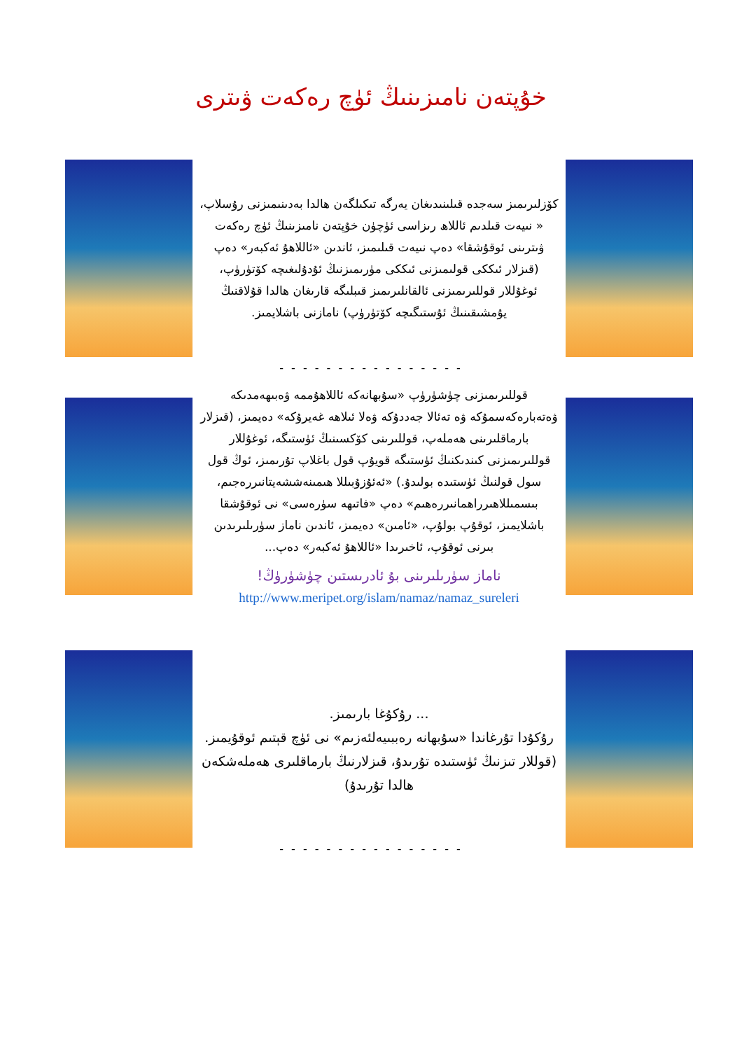خۇپتەن نامىزىنىڭ ئۈچ رەكەت ۋىترى
كۆزلىرىمىز سەجدە قىلىنىدىغان يەرگە تىكىلگەن ھالدا بەدىنىمىزنى رۇسلاپ، « نىيەت قىلدىم ئاللاھ رىزاسى ئۈچۈن خۇپتەن نامىزىنىڭ ئۈچ رەكەت ۋىترىنى ئوقۇشقا» دەپ نىيەت قىلىمىز، ئاندىن «ئاللاھۇ ئەكبەر» دەپ (قىزلار ئىككى قولىمىزنى ئىككى مۈرىمىزنىڭ ئۇدۇلىغىچە كۆتۈرۈپ، ئوغۇللار قوللىرىمىزنى ئالقانلىرىمىز قىبلىگە قارىغان ھالدا قۇلاقنىڭ يۇمشىقىنىڭ ئۇستىگىچە كۆتۈرۈپ) نامازنى باشلايمىز.
- - - - - - - - - - - - - - - -
قوللىرىمىزنى چۈشۈرۈپ «سۇبھانەكە ئاللاھۇممە ۋەبىھەمدىكە ۋەتەبارەكەسمۇكە ۋە تەئالا جەددۇكە ۋەلا ئىلاھە غەيرۇكە» دەيمىز، (قىزلار بارماقلىرىنى ھەملەپ، قوللىرىنى كۆكسىنىڭ ئۈستىگە، ئوغۇللار قوللىرىمىزنى كىندىكنىڭ ئۈستىگە قويۇپ قول باغلاپ تۇرىمىز، ئوڭ قول سول قولنىڭ ئۈستىدە بولىدۇ.) «ئەئۇزۇبىللا ھىمىنەششەيتانىررەجىم، بىسمىللاھىرراھمانىررەھىم» دەپ «فاتىھە سۈرەسى» نى ئوقۇشقا باشلايمىز، ئوقۇپ بولۇپ، «ئامىن» دەيمىز، ئاندىن ناماز سۈرىلىرىدىن بىرنى ئوقۇپ، ئاخىرىدا «ئاللاھۇ ئەكبەر» دەپ...
ناماز سۈرىلىرىنى بۇ ئادرىستىن چۈشۈرۈڭ!
http://www.meripet.org/islam/namaz/namaz_sureleri
... رۇكۇغا بارىمىز.
رۇكۇدا تۇرغاندا «سۇبھانە رەببىيەلئەزىم» نى ئۈچ قېتىم ئوقۇيمىز.
(قوللار تىزنىڭ ئۈستىدە تۇرىدۇ، قىزلارنىڭ بارماقلىرى ھەملەشكەن ھالدا تۇرىدۇ)
- - - - - - - - - - - - - - - -